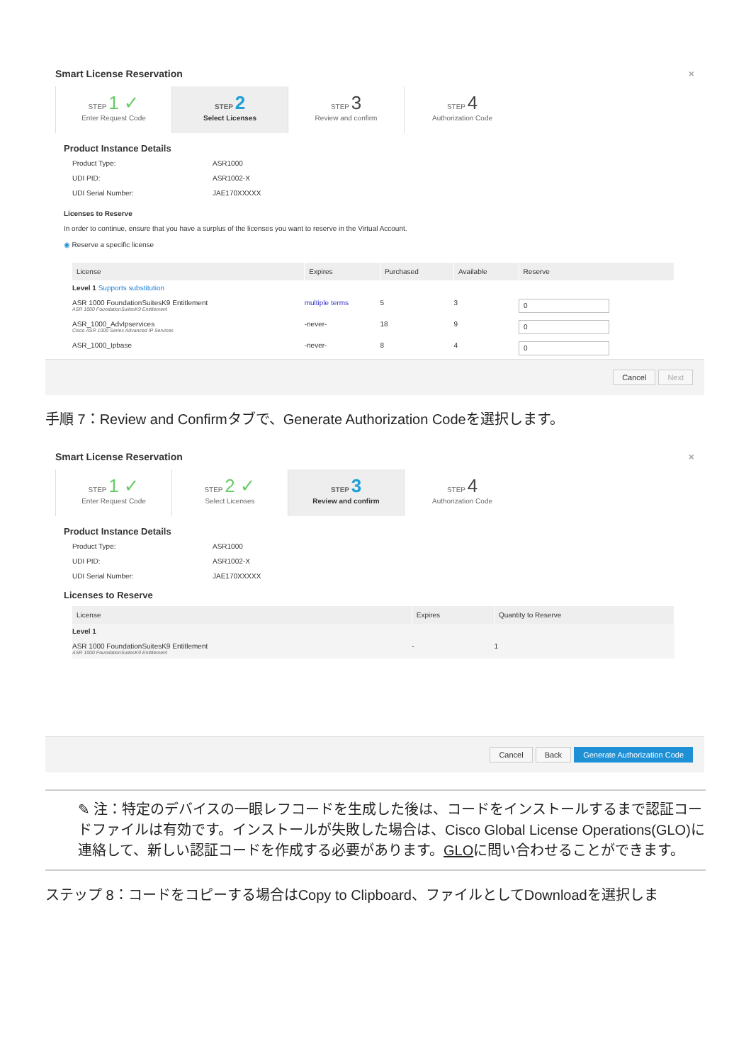Smart License Reservation ×
STEP 1 ✓
Enter Request Code
STEP 2
Select Licenses
STEP 3
Review and confirm
STEP 4
Authorization Code
Product Instance Details
Product Type: ASR1000
UDI PID: ASR1002-X
UDI Serial Number: JAE170XXXXX
Licenses to Reserve
In order to continue, ensure that you have a surplus of the licenses you want to reserve in the Virtual Account.
◉ Reserve a specific license
| License | Expires | Purchased | Available | Reserve |
| --- | --- | --- | --- | --- |
| Level 1 Supports substitution | | | | |
| ASR 1000 FoundationSuitesK9 Entitlement ASR 1000 FoundationSuitesK9 Entitlement | multiple terms | 5 | 3 | 0 |
| ASR_1000_AdvIpservices Cisco ASR 1000 Series Advanced IP Services | -never- | 18 | 9 | 0 |
| ASR_1000_Ipbase | -never- | 8 | 4 | 0 |
Cancel Next
手順 7：Review and Confirmタブで、Generate Authorization Codeを選択します。
Smart License Reservation ×
STEP 1 ✓
Enter Request Code
STEP 2 ✓
Select Licenses
STEP 3
Review and confirm
STEP 4
Authorization Code
Product Instance Details
Product Type: ASR1000
UDI PID: ASR1002-X
UDI Serial Number: JAE170XXXXX
Licenses to Reserve
| License | Expires | Quantity to Reserve |
| --- | --- | --- |
| Level 1 | | |
| ASR 1000 FoundationSuitesK9 Entitlement ASR 1000 FoundationSuitesK9 Entitlement | - | 1 |
Cancel Back Generate Authorization Code
✎ 注：特定のデバイスの一眼レフコードを生成した後は、コードをインストールするまで認証コードファイルは有効です。インストールが失敗した場合は、Cisco Global License Operations(GLO)に連絡して、新しい認証コードを作成する必要があります。GLOに問い合わせることができます。
ステップ 8：コードをコピーする場合はCopy to Clipboard、ファイルとしてDownloadを選択しま